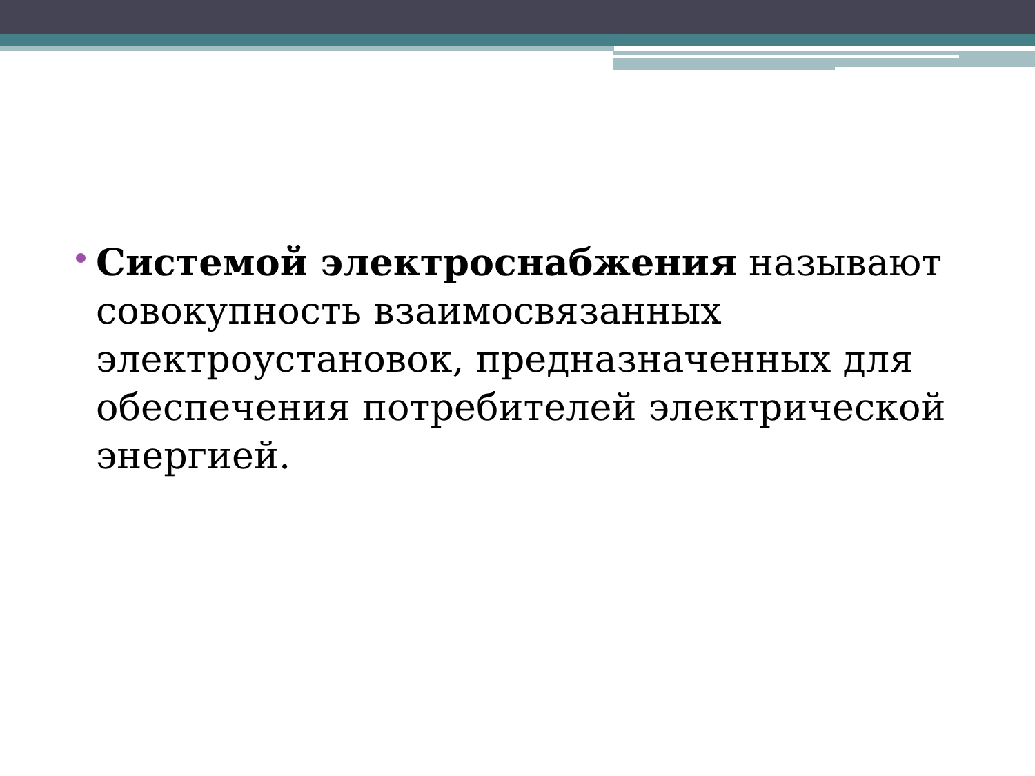Системой электроснабжения называют совокупность взаимосвязанных электроустановок, предназначенных для обеспечения потребителей электрической энергией.